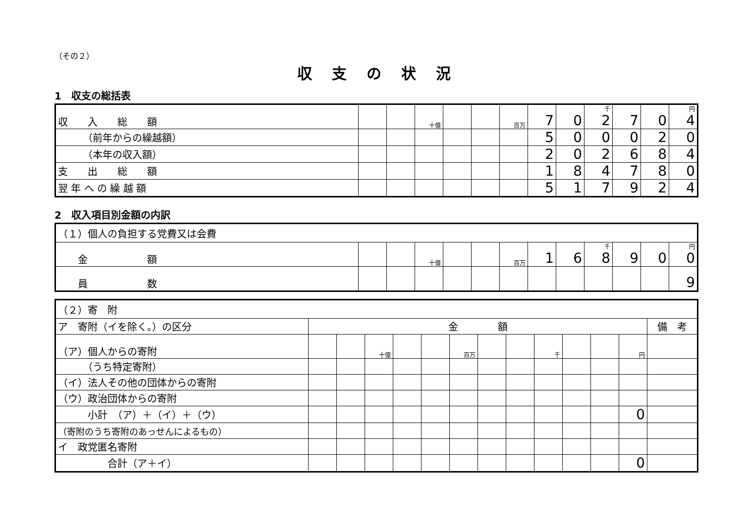（その２）
収支の状況
1　収支の総括表
| 収 入 総 額 | | | 十億 | | | 百万 | 7 | 0 | 千 2 | 7 | 0 | 円 4 |
| （前年からの繰越額） | | | | | | | 5 | 0 | 0 | 0 | 2 | 0 |
| （本年の収入額） | | | | | | | 2 | 0 | 2 | 6 | 8 | 4 |
| 支 出 総 額 | | | | | | | 1 | 8 | 4 | 7 | 8 | 0 |
| 翌 年 へ の 繰 越 額 | | | | | | | 5 | 1 | 7 | 9 | 2 | 4 |
2　収入項目別金額の内訳
| （１）個人の負担する党費又は会費 | | | | | | | | | | | | |
| 金 額 | | | 十億 | | | 百万 | 1 | 6 | 千 8 | 9 | 0 | 円 0 |
| 員 数 | | | | | | | | | | | | 9 |
| （２）寄 附 | | | | | | | | | | | | | |
| ア 寄附（イを除く。）の区分 | 金 額 | | | | | | | | | | | | 備 考 |
| （ア）個人からの寄附 | | | 十億 | | | 百万 | | | 千 | | | 円 | |
| （うち特定寄附） | | | | | | | | | | | | | |
| （イ）法人その他の団体からの寄附 | | | | | | | | | | | | | |
| （ウ）政治団体からの寄附 | | | | | | | | | | | | | |
| 小計 （ア）＋（イ）＋（ウ） | | | | | | | | | | | | 0 | |
| （寄附のうち寄附のあっせんによるもの） | | | | | | | | | | | | | |
| イ 政党匿名寄附 | | | | | | | | | | | | | |
| 合計（ア＋イ） | | | | | | | | | | | | 0 | |